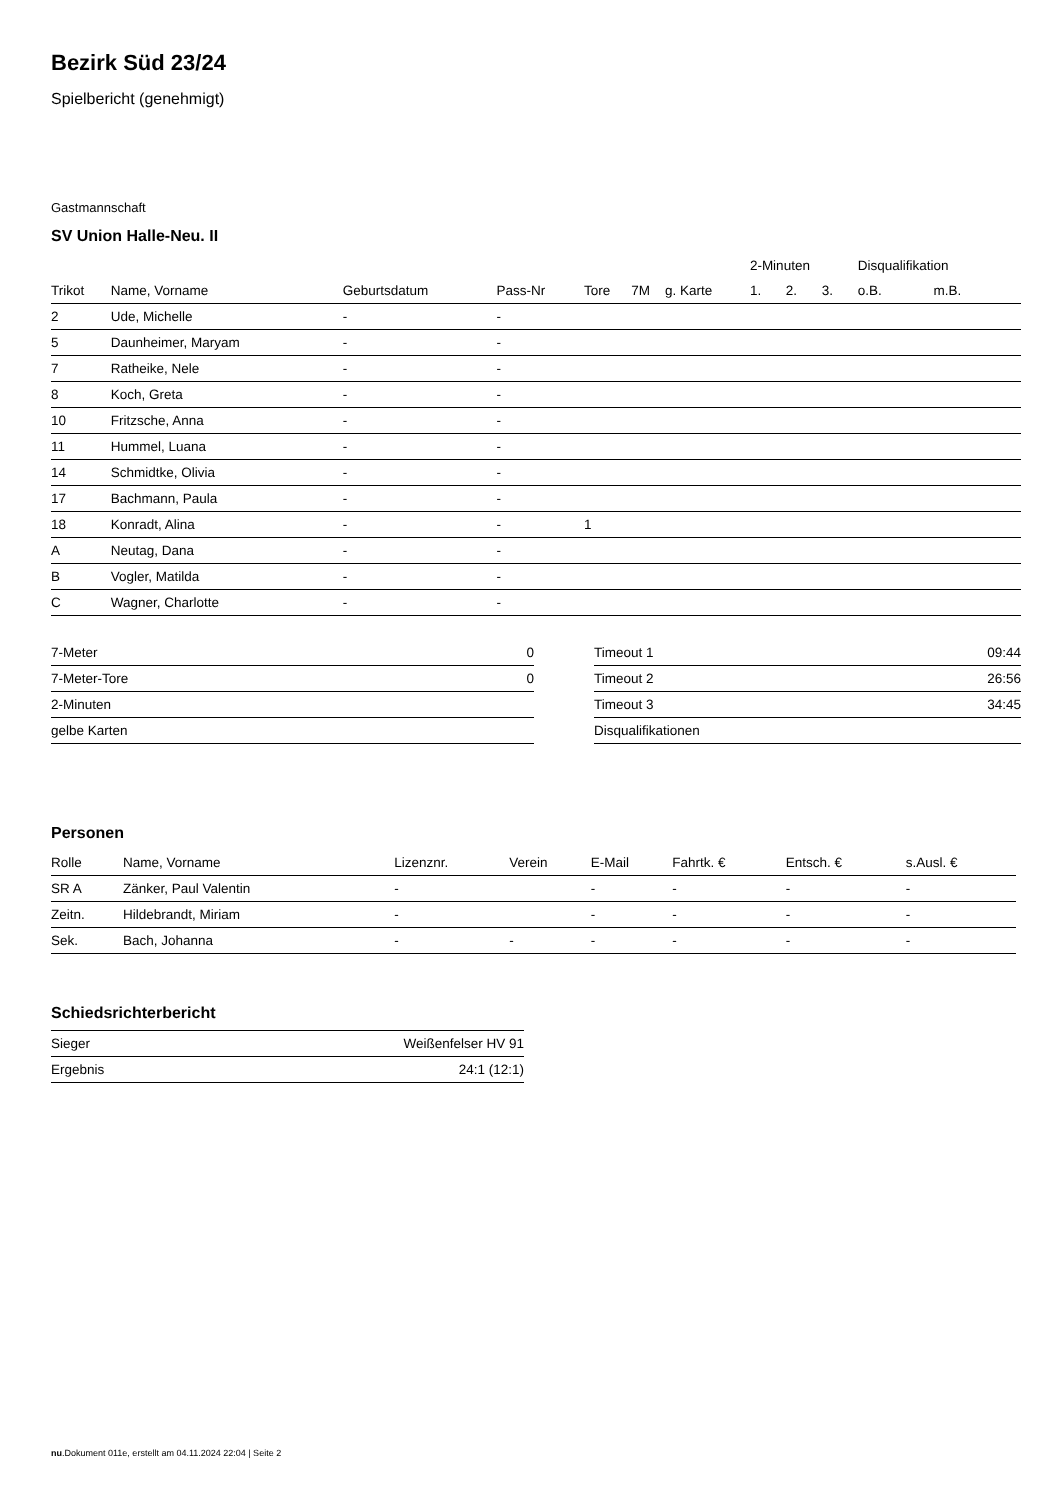Bezirk Süd 23/24
Spielbericht (genehmigt)
Gastmannschaft
SV Union Halle-Neu. II
| | | | | | | | 2-Minuten | | | Disqualifikation | |
| --- | --- | --- | --- | --- | --- | --- | --- | --- | --- | --- | --- |
| Trikot | Name, Vorname | Geburtsdatum | Pass-Nr | Tore | 7M | g. Karte | 1. | 2. | 3. | o.B. | m.B. |
| 2 | Ude, Michelle | - | - | | | | | | | | |
| 5 | Daunheimer, Maryam | - | - | | | | | | | | |
| 7 | Ratheike, Nele | - | - | | | | | | | | |
| 8 | Koch, Greta | - | - | | | | | | | | |
| 10 | Fritzsche, Anna | - | - | | | | | | | | |
| 11 | Hummel, Luana | - | - | | | | | | | | |
| 14 | Schmidtke, Olivia | - | - | | | | | | | | |
| 17 | Bachmann, Paula | - | - | | | | | | | | |
| 18 | Konradt, Alina | - | - | 1 | | | | | | | |
| A | Neutag, Dana | - | - | | | | | | | | |
| B | Vogler, Matilda | - | - | | | | | | | | |
| C | Wagner, Charlotte | - | - | | | | | | | | |
| 7-Meter | 0 |
| 7-Meter-Tore | 0 |
| 2-Minuten | |
| gelbe Karten | |
| Timeout 1 | 09:44 |
| Timeout 2 | 26:56 |
| Timeout 3 | 34:45 |
| Disqualifikationen | |
Personen
| Rolle | Name, Vorname | Lizenznr. | Verein | E-Mail | Fahrtk. € | Entsch. € | s.Ausl. € |
| --- | --- | --- | --- | --- | --- | --- | --- |
| SR A | Zänker, Paul Valentin | - | | - | - | - | - |
| Zeitn. | Hildebrandt, Miriam | - | | - | - | - | - |
| Sek. | Bach, Johanna | - | - | - | - | - | - |
Schiedsrichterbericht
| Sieger | Weißenfelser HV 91 |
| Ergebnis | 24:1 (12:1) |
nu.Dokument 011e, erstellt am 04.11.2024 22:04 | Seite 2